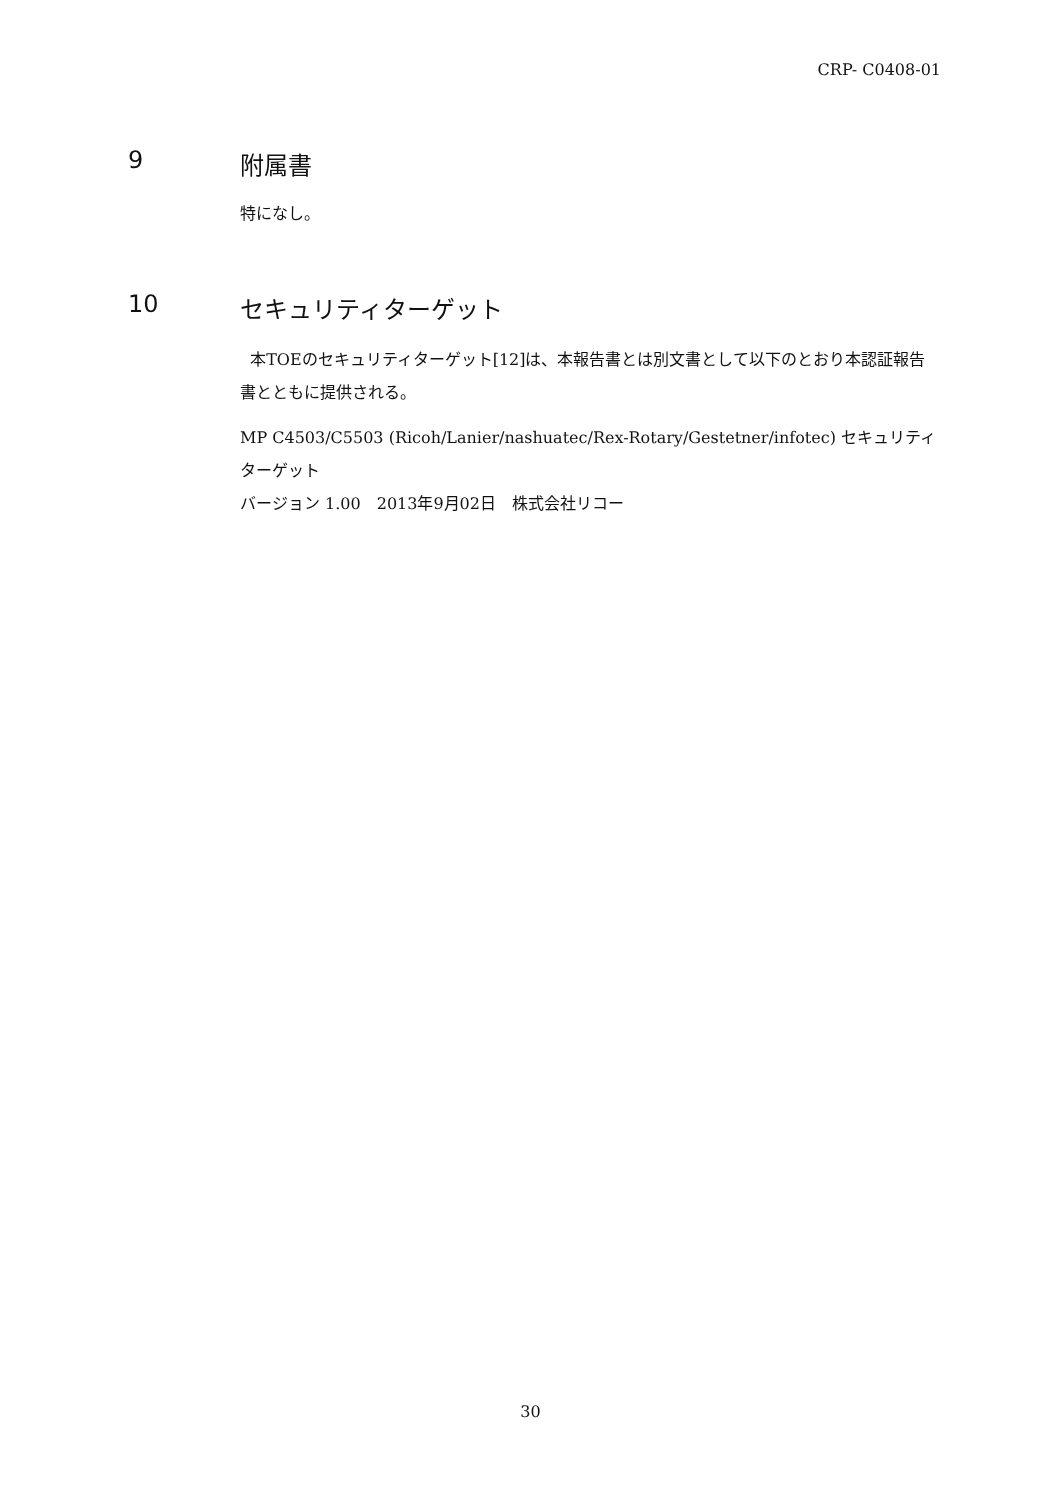CRP- C0408-01
9 附属書
特になし。
10 セキュリティターゲット
本TOEのセキュリティターゲット[12]は、本報告書とは別文書として以下のとおり本認証報告書とともに提供される。
MP C4503/C5503 (Ricoh/Lanier/nashuatec/Rex-Rotary/Gestetner/infotec) セキュリティターゲット
バージョン 1.00　2013年9月02日　株式会社リコー
30